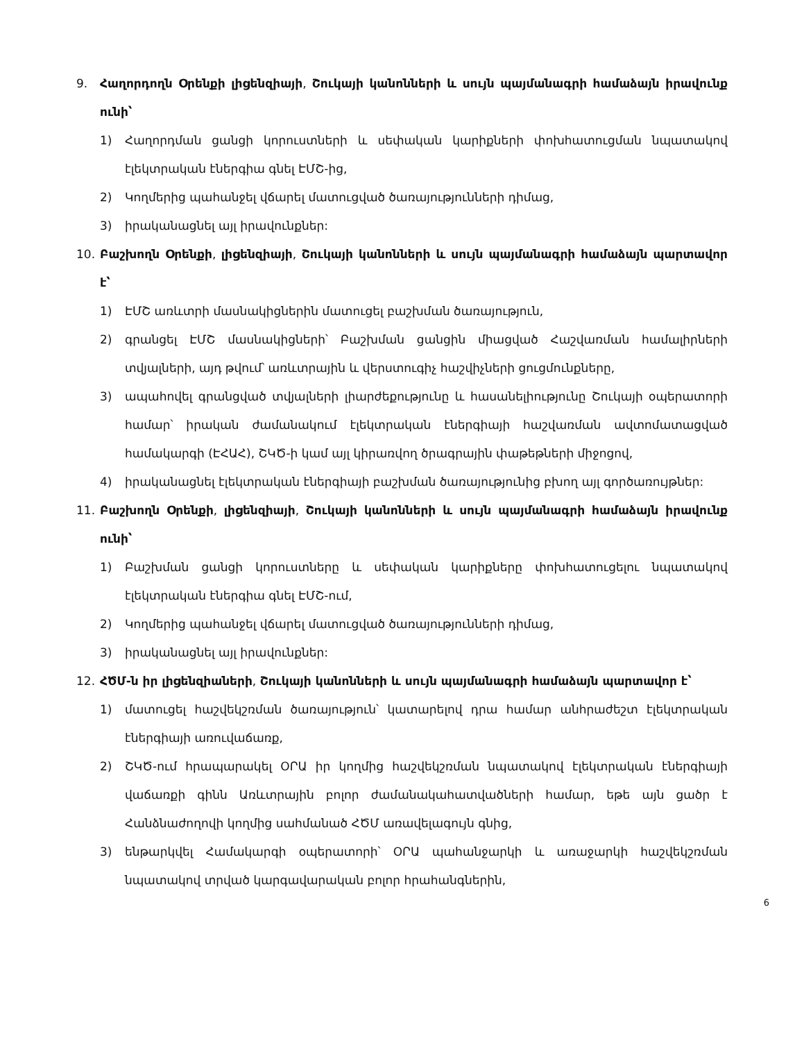9. Հաղորդողն Օրենքի լիցենզիայի, Շուկայի կանոնների և սույն պայմանագրի համաձայն իրավունք ունի՝
1) Հաղորդման ցանցի կորուստների և սեփական կարիքների փոխհատուցման նպատակով էլեկտրական էներգիա գնել ԷՄՇ-ից,
2) Կողմերից պահանջել վճարել մատուցված ծառայությունների դիմաց,
3) իրականացնել այլ իրավունքներ:
10. Բաշխողն Օրենքի, լիցենզիայի, Շուկայի կանոնների և սույն պայմանագրի համաձայն պարտավոր է՝
1) ԷՄՇ առևտրի մասնակիցներին մատուցել բաշխման ծառայություն,
2) գրանցել ԷՄՇ մասնակիցների՝ Բաշխման ցանցին միացված Հաշվառման համալիրների տվյալների, այդ թվում՝ առևտրային և վերստուգիչ հաշվիչների ցուցմունքները,
3) ապահովել գրանցված տվյալների լիարժեքությունը և հասանելիությունը Շուկայի օպերատորի համար՝ իրական ժամանակում էլեկտրական էներգիայի հաշվառման ավտոմատացված համակարգի (ԷՀԱՀ), ՇԿԾ-ի կամ այլ կիրառվող ծրագրային փաթեթների միջոցով,
4) իրականացնել էլեկտրական էներգիայի բաշխման ծառայությունից բխող այլ գործառույթներ:
11. Բաշխողն Օրենքի, լիցենզիայի, Շուկայի կանոնների և սույն պայմանագրի համաձայն իրավունք ունի՝
1) Բաշխման ցանցի կորուստները և սեփական կարիքները փոխհատուցելու նպատակով էլեկտրական էներգիա գնել ԷՄՇ-ում,
2) Կողմերից պահանջել վճարել մատուցված ծառայությունների դիմաց,
3) իրականացնել այլ իրավունքներ:
12. ՀԾՄ-ն իր լիցենզիաների, Շուկայի կանոնների և սույն պայմանագրի համաձայն պարտավոր է՝
1) մատուցել հաշվեկշռման ծառայություն՝ կատարելով դրա համար անհրաժեշտ էլեկտրական էներգիայի առուվաճառք,
2) ՇԿԾ-ում հրապարակել ՕՐԱ իր կողմից հաշվեկշռման նպատակով էլեկտրական էներգիայի վաճառքի գինն Առևտրային բոլոր ժամանակահատվածների համար, եթե այն ցածր է Հանձնաժողովի կողմից սահմանած ՀԾՄ առավելագույն գնից,
3) ենթարկվել Համակարգի օպերատորի՝ ՕՐԱ պահանջարկի և առաջարկի հաշվեկշռման նպատակով տրված կարգավարական բոլոր հրահանգներին,
6